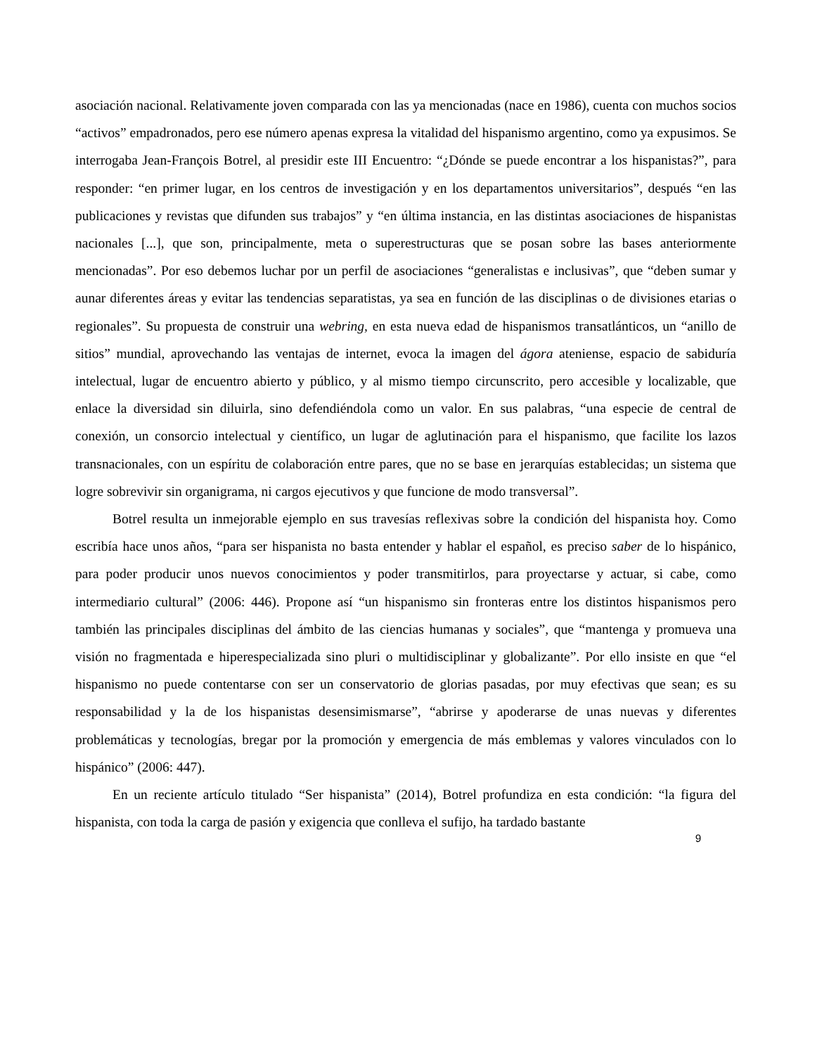asociación nacional. Relativamente joven comparada con las ya mencionadas (nace en 1986), cuenta con muchos socios “activos” empadronados, pero ese número apenas expresa la vitalidad del hispanismo argentino, como ya expusimos. Se interrogaba Jean-François Botrel, al presidir este III Encuentro: “¿Dónde se puede encontrar a los hispanistas?”, para responder: “en primer lugar, en los centros de investigación y en los departamentos universitarios”, después “en las publicaciones y revistas que difunden sus trabajos” y “en última instancia, en las distintas asociaciones de hispanistas nacionales [...], que son, principalmente, meta o superestructuras que se posan sobre las bases anteriormente mencionadas”. Por eso debemos luchar por un perfil de asociaciones “generalistas e inclusivas”, que “deben sumar y aunar diferentes áreas y evitar las tendencias separatistas, ya sea en función de las disciplinas o de divisiones etarias o regionales”. Su propuesta de construir una webring, en esta nueva edad de hispanismos transatlánticos, un “anillo de sitios” mundial, aprovechando las ventajas de internet, evoca la imagen del ágora ateniense, espacio de sabiduría intelectual, lugar de encuentro abierto y público, y al mismo tiempo circunscrito, pero accesible y localizable, que enlace la diversidad sin diluirla, sino defendiéndola como un valor. En sus palabras, “una especie de central de conexión, un consorcio intelectual y científico, un lugar de aglutinación para el hispanismo, que facilite los lazos transnacionales, con un espíritu de colaboración entre pares, que no se base en jerarquías establecidas; un sistema que logre sobrevivir sin organigrama, ni cargos ejecutivos y que funcione de modo transversal”.
Botrel resulta un inmejorable ejemplo en sus travesías reflexivas sobre la condición del hispanista hoy. Como escribía hace unos años, “para ser hispanista no basta entender y hablar el español, es preciso saber de lo hispánico, para poder producir unos nuevos conocimientos y poder transmitirlos, para proyectarse y actuar, si cabe, como intermediario cultural” (2006: 446). Propone así “un hispanismo sin fronteras entre los distintos hispanismos pero también las principales disciplinas del ámbito de las ciencias humanas y sociales”, que “mantenga y promueva una visión no fragmentada e hiperespecializada sino pluri o multidisciplinar y globalizante”. Por ello insiste en que “el hispanismo no puede contentarse con ser un conservatorio de glorias pasadas, por muy efectivas que sean; es su responsabilidad y la de los hispanistas desensimismarse”, “abrirse y apoderarse de unas nuevas y diferentes problemáticas y tecnologías, bregar por la promoción y emergencia de más emblemas y valores vinculados con lo hispánico” (2006: 447).
En un reciente artículo titulado “Ser hispanista” (2014), Botrel profundiza en esta condición: “la figura del hispanista, con toda la carga de pasión y exigencia que conlleva el sufijo, ha tardado bastante
9